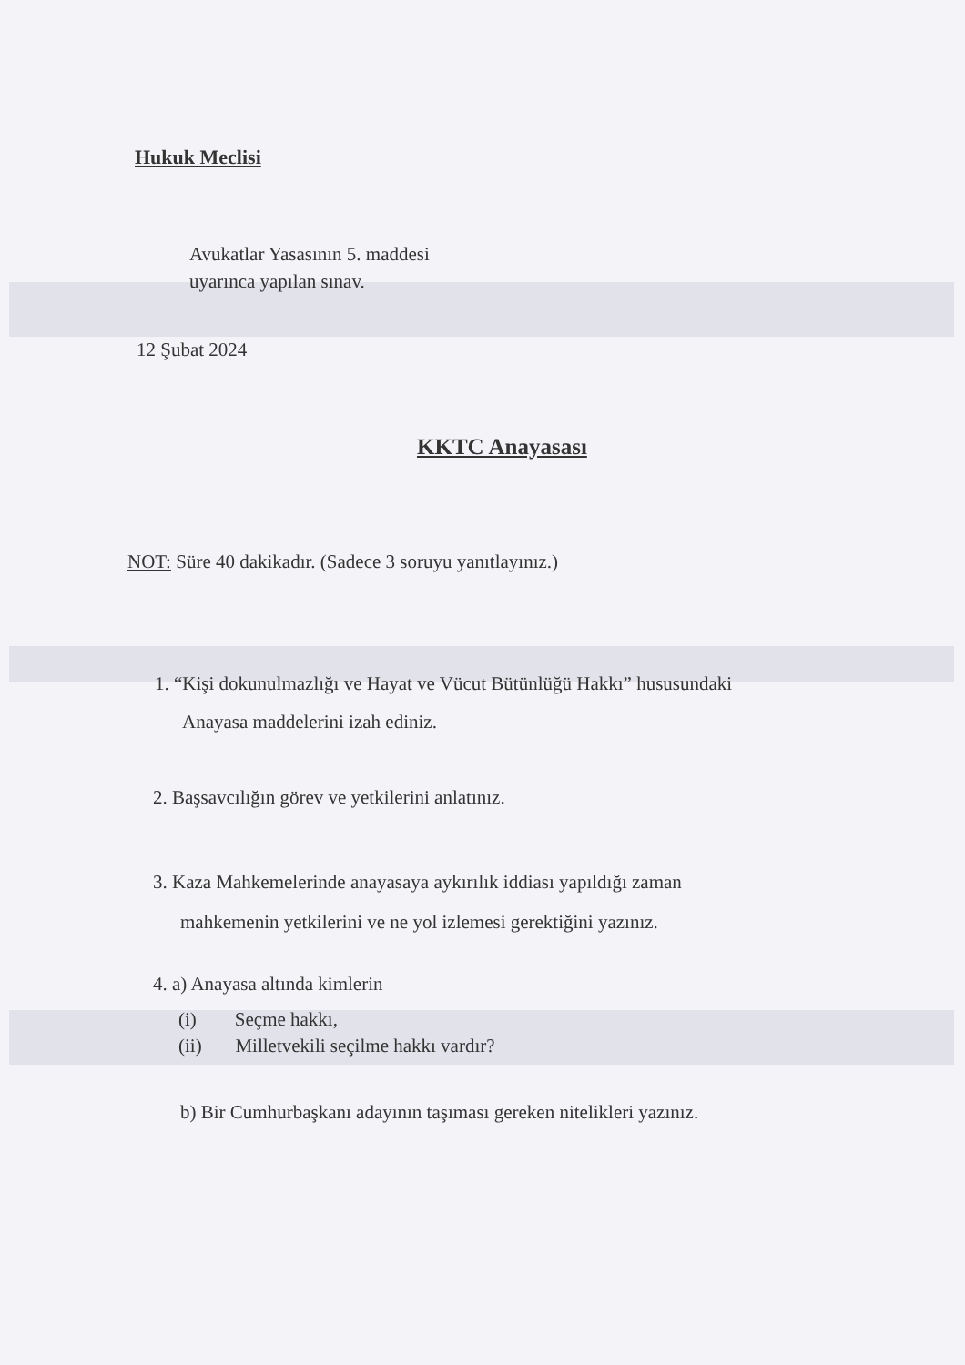Hukuk Meclisi
Avukatlar Yasasının 5. maddesi
uyarınca yapılan sınav.
12 Şubat 2024
KKTC Anayasası
NOT: Süre 40 dakikadır. (Sadece 3 soruyu yanıtlayınız.)
1. “Kişi dokunulmazlığı ve Hayat ve Vücut Bütünlüğü Hakkı” hususundaki
Anayasa maddelerini izah ediniz.
2. Başsavcılığın görev ve yetkilerini anlatınız.
3. Kaza Mahkemelerinde anayasaya aykırılık iddiası yapıldığı zaman
mahkemenin yetkilerini ve ne yol izlemesi gerektiğini yazınız.
4. a) Anayasa altında kimlerin
(i) Seçme hakkı,
(ii) Milletvekili seçilme hakkı vardır?
b) Bir Cumhurbaşkanı adayının taşıması gereken nitelikleri yazınız.